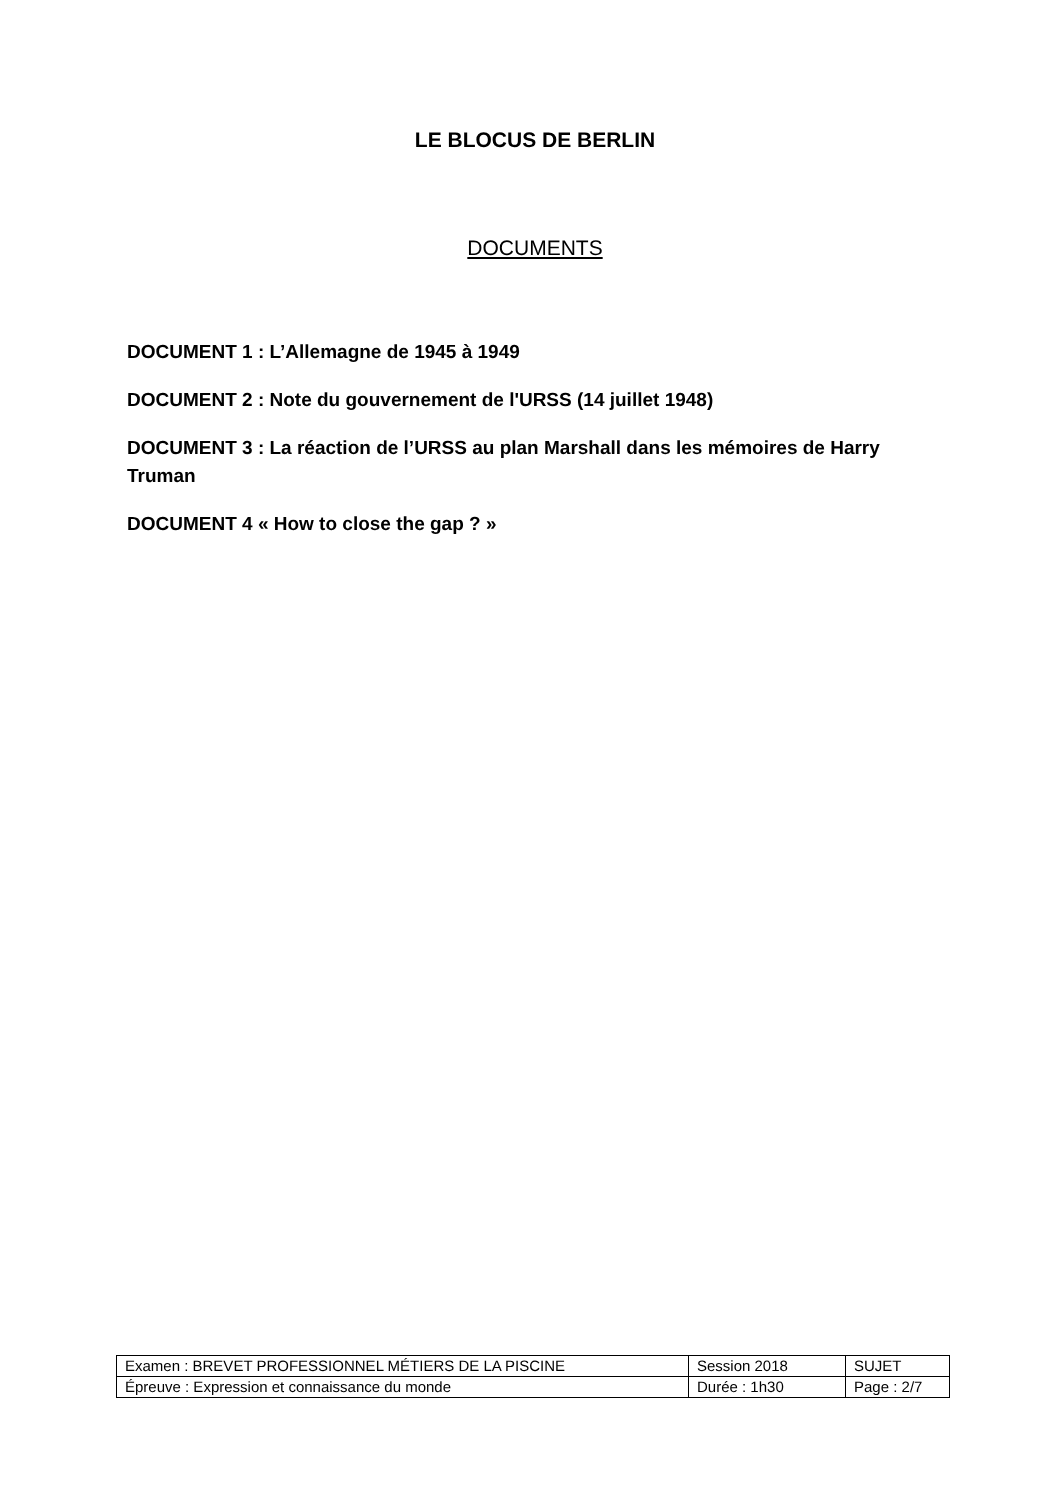LE BLOCUS DE BERLIN
DOCUMENTS
DOCUMENT 1 : L’Allemagne de 1945 à 1949
DOCUMENT 2 : Note du gouvernement de l'URSS (14 juillet 1948)
DOCUMENT 3 : La réaction de l’URSS au plan Marshall dans les mémoires de Harry Truman
DOCUMENT 4 « How to close the gap ? »
| Examen : BREVET PROFESSIONNEL MÉTIERS DE LA PISCINE | Session 2018 | SUJET |
| Épreuve : Expression et connaissance du monde | Durée : 1h30 | Page : 2/7 |